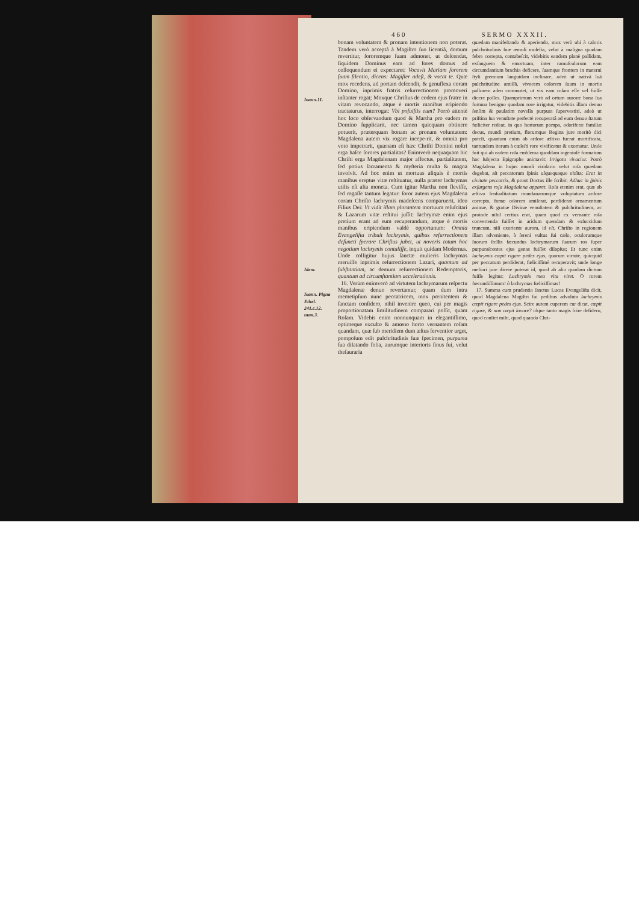460 SERMO XXXII.
Ioann.11.
Idem.
Ioann. Pigna Ethel. 241.c.12. num.3.
bonam voluntatem & pronam intentionem non poterat. Tandem verò acceptâ à Magiſtro ſuo licentiâ, domum revertitur, ſororemque ſuam admonet, ut deſcendat, ſiquidem Dominus eam ad fores domus ad colloquendum ei expectaret: Vocavit Mariam ſororem ſuam ſilentio, dicens: Magiſter adeſt, & vocat te. Quæ mox recedens, ad portam deſcendit, & genuflexa coram Domino, inprimis fratris reſurrectionem promoveri inſtanter rogat; Moxque Chriſtus de eodem ejus fratre in vitam revocando, atque è mortis manibus eripiendo tractaturus, interrogat: Vbi poſuiſtis eum? Porrò attentè hoc loco obſervandum quod & Martha pro eadem re Domino ſupplicarit, nec tamen quicquam obtinere potuerit, præterquam bonam ac pronam voluntatem: Magdalena autem vix rogare incepe-rit, & omnia pro voto impetrarit, quænam eſt hæc Chriſti Domini noſtri erga haſce ſorores partialitas? Enimverò nequaquam hic Chriſti erga Magdalenam major affectus, partialitatem, ſed potius ſacramenta & myſteria multa & magna involvit. Ad hoc enim ut mortuus aliquis è mortis manibus ereptus vitæ reſtituatur, nulla præter lachrymas utilis eſt alia moneta. Cum igitur Martha non fleviſſe, ſed rogaſſe tantum legatur: ſoror autem ejus Magdalena coram Chriſto lachrymis madeſcens comparuerit, ideo Filius Dei: Vt vidit illam plorantem mortuum reſuſcitari & Lazarum vitæ reſtitui juſſit: lachrymæ enim ejus pretium erant ad eum recuperandum, atque è mortis manibus eripiendum valdè opportunum: Omnia Evangeliſta tribuit lachrymis, quibus reſurrectionem defuncti ſperare Chriſtus jubet, ut noveris totum hoc negotium lachrymis contuliſſe, inquit quidam Modernus. Unde colligitur hujus ſanctæ mulieris lachrymas meruiſſe inprimis reſurrectionem Lazari, quantum ad ſubſtantiam, ac demum reſurrectionem Redemptoris, quantum ad circumſtantiam accelerationis.
16. Verùm enimverò ad virtutem lachrymarum reſpectu Magdalenæ denuo revertamur, quam dum intra memetipſum nunc peccatricem, mox pœnitentem & ſanctam conſidero, nihil invenire queo, cui per magis proportionatam ſimilitudinem comparari poſſit, quam Roſam. Videbis enim nonnunquam in elegantiſſimo, optimeque exculto & amœno horto vernantem roſam quandam, quæ ſub meridiem dum æſtus ferventior urget, pompoſum edit pulchritudinis ſuæ ſpecimen, purpurea ſua dilatando folia, aurumque interioris ſinus ſui, velut theſauraria
quædam manifeſtando & aperiendo, mox verò ubi à caloris pulchritudinis ſuæ æmuli moleſta, velut à maligna quadam febre correpta, contabeſcit, videbitis eandem planè pallidam, exſanguem & emortuam, inter ramuſculorum eam circumdantium brachia deficere, ſuamque frontem in materni ſtyli gremium languidam inclinare, adeò ut nativâ ſuâ pulchritudine amiſſâ, vivacem colorem ſuum in mortis pallorem adeo commutet, ut vix eam roſam eſſe vel fuiſſe dicere poſſes. Quamprimum verò ad ortum auroræ bona ſua fortuna benigno quodam rore irrigatur, videbitis illam denuo ſenſim & paulatim novella purpura ſupervestiri, adeò ut priſtina ſua venuſtate perfectè recuperatâ ad eum denuo ſtatum fœliciter redeat, in quo hortorum pompa, odoriferæ familiæ decus, mundi pretium, florumque Regina jure meritò dici poteſt, quantum enim ab ardore æſtivo fuerat mortificata, tantundem iterum à cœleſti rore vivificatur & exornatur. Unde fuit qui ab eadem roſa emblema quoddam ingenioſè formatum hac ſubjecta Epigraphe animavit: Irrigata vivacior. Porrò Magdalena in hujus mundi viridario velut roſa quædam degebat, aſt peccatorum ſpinis uſquequaque obſita: Erat in civitate peccatrix, & prout Doctus ille ſcribit: Adhuc in ſpinis exſurgens roſa Magdalena apparet. Roſa etenim erat, quæ ab æſtivo ſenſualitatum mundanarumque voluptatum ardore correpta, famæ odorem amiſerat, perdiderat ornamentum animæ, & gratiæ Divinæ venuſtatem & pulchritudinem, ac proinde nihil certius erat, quam quod ex vernante roſa convertenda fuiſſet in aridum quendam & exſuccidum truncum, niſi exoriente aurora, id eſt, Chriſto in regionem illam adveniente, à ſereni vultus ſui cælo, oculorumque ſuorum ſtellis fæcundus lachrymarum ſuarum ros ſuper purpuraſcentes ejus genas fuiſſet dilapſus; Et tunc enim lachrymis cœpit rigare pedes ejus, quorum virtute, quicquid per peccatum perdiderat, fœliciſſimè recuperavit; unde longe meliori jure dicere poterat id, quod ab alio quodam dictum fuiſſe legitur: Lachrymis mea vita viret. O rorem fœcundiſſimum! ô lachrymas fœliciſſimas!
17. Summa cum prudentia ſanctus Lucas Evangeliſta dicit, quod Magdalena Magiſtri ſui pedibus advoluta lachrymis cœpit rigare pedes ejus. Scire autem cuperem cur dicat, cœpit rigare, & non cœpit lavare? idque tanto magis ſcire deſidero, quod conſtet mihi, quod quando Chri-